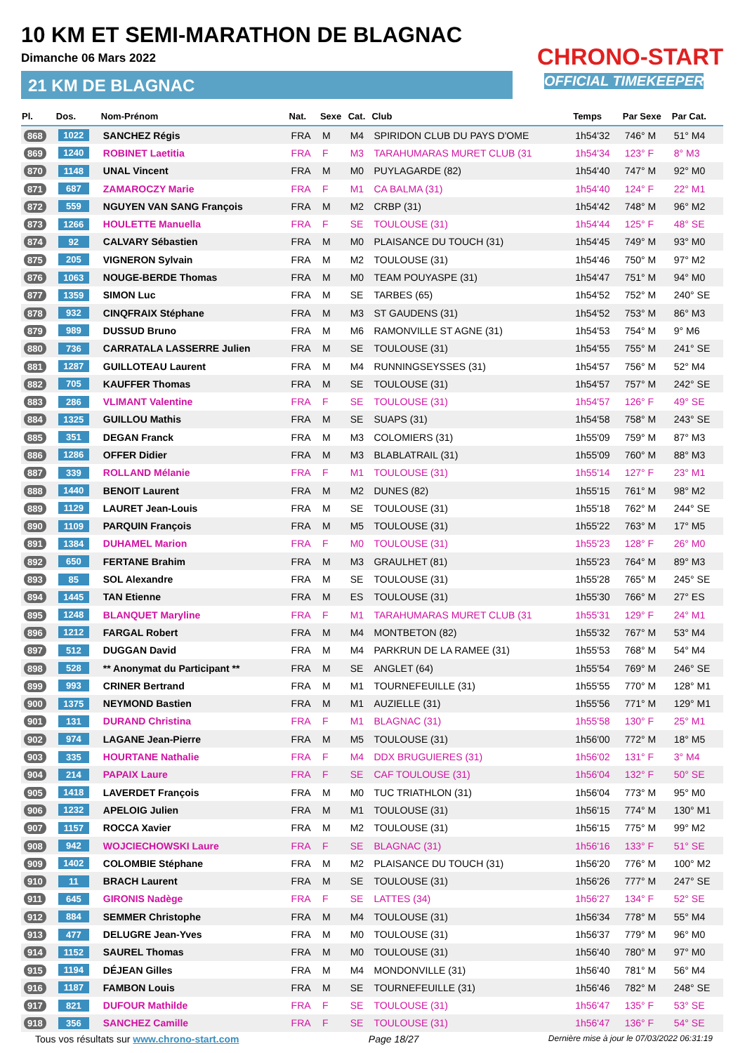10 KM ET SEMI-MARATHON DE BLAGNAC
Dimanche 06 Mars 2022
21 KM DE BLAGNAC
CHRONO-START
OFFICIAL TIMEKEEPER
| Pl. | Dos. | Nom-Prénom | Nat. | Sexe | Cat. | Club | Temps | Par Sexe | Par Cat. |
| --- | --- | --- | --- | --- | --- | --- | --- | --- | --- |
| 868 | 1022 | SANCHEZ Régis | FRA | M | M4 | SPIRIDON CLUB DU PAYS D'OME | 1h54'32 | 746° M | 51° M4 |
| 869 | 1240 | ROBINET Laetitia | FRA | F | M3 | TARAHUMARAS MURET CLUB (31 | 1h54'34 | 123° F | 8° M3 |
| 870 | 1148 | UNAL Vincent | FRA | M | M0 | PUYLAGARDE (82) | 1h54'40 | 747° M | 92° M0 |
| 871 | 687 | ZAMAROCZY Marie | FRA | F | M1 | CA BALMA (31) | 1h54'40 | 124° F | 22° M1 |
| 872 | 559 | NGUYEN VAN SANG François | FRA | M | M2 | CRBP (31) | 1h54'42 | 748° M | 96° M2 |
| 873 | 1266 | HOULETTE Manuella | FRA | F | SE | TOULOUSE (31) | 1h54'44 | 125° F | 48° SE |
| 874 | 92 | CALVARY Sébastien | FRA | M | M0 | PLAISANCE DU TOUCH (31) | 1h54'45 | 749° M | 93° M0 |
| 875 | 205 | VIGNERON Sylvain | FRA | M | M2 | TOULOUSE (31) | 1h54'46 | 750° M | 97° M2 |
| 876 | 1063 | NOUGE-BERDE Thomas | FRA | M | M0 | TEAM POUYASPE (31) | 1h54'47 | 751° M | 94° M0 |
| 877 | 1359 | SIMON Luc | FRA | M | SE | TARBES (65) | 1h54'52 | 752° M | 240° SE |
| 878 | 932 | CINQFRAIX Stéphane | FRA | M | M3 | ST GAUDENS (31) | 1h54'52 | 753° M | 86° M3 |
| 879 | 989 | DUSSUD Bruno | FRA | M | M6 | RAMONVILLE ST AGNE (31) | 1h54'53 | 754° M | 9° M6 |
| 880 | 736 | CARRATALA LASSERRE Julien | FRA | M | SE | TOULOUSE (31) | 1h54'55 | 755° M | 241° SE |
| 881 | 1287 | GUILLOTEAU Laurent | FRA | M | M4 | RUNNINGSEYSSES (31) | 1h54'57 | 756° M | 52° M4 |
| 882 | 705 | KAUFFER Thomas | FRA | M | SE | TOULOUSE (31) | 1h54'57 | 757° M | 242° SE |
| 883 | 286 | VLIMANT Valentine | FRA | F | SE | TOULOUSE (31) | 1h54'57 | 126° F | 49° SE |
| 884 | 1325 | GUILLOU Mathis | FRA | M | SE | SUAPS (31) | 1h54'58 | 758° M | 243° SE |
| 885 | 351 | DEGAN Franck | FRA | M | M3 | COLOMIERS (31) | 1h55'09 | 759° M | 87° M3 |
| 886 | 1286 | OFFER Didier | FRA | M | M3 | BLABLATRAIL (31) | 1h55'09 | 760° M | 88° M3 |
| 887 | 339 | ROLLAND Mélanie | FRA | F | M1 | TOULOUSE (31) | 1h55'14 | 127° F | 23° M1 |
| 888 | 1440 | BENOIT Laurent | FRA | M | M2 | DUNES (82) | 1h55'15 | 761° M | 98° M2 |
| 889 | 1129 | LAURET Jean-Louis | FRA | M | SE | TOULOUSE (31) | 1h55'18 | 762° M | 244° SE |
| 890 | 1109 | PARQUIN François | FRA | M | M5 | TOULOUSE (31) | 1h55'22 | 763° M | 17° M5 |
| 891 | 1384 | DUHAMEL Marion | FRA | F | M0 | TOULOUSE (31) | 1h55'23 | 128° F | 26° M0 |
| 892 | 650 | FERTANE Brahim | FRA | M | M3 | GRAULHET (81) | 1h55'23 | 764° M | 89° M3 |
| 893 | 85 | SOL Alexandre | FRA | M | SE | TOULOUSE (31) | 1h55'28 | 765° M | 245° SE |
| 894 | 1445 | TAN Etienne | FRA | M | ES | TOULOUSE (31) | 1h55'30 | 766° M | 27° ES |
| 895 | 1248 | BLANQUET Maryline | FRA | F | M1 | TARAHUMARAS MURET CLUB (31 | 1h55'31 | 129° F | 24° M1 |
| 896 | 1212 | FARGAL Robert | FRA | M | M4 | MONTBETON (82) | 1h55'32 | 767° M | 53° M4 |
| 897 | 512 | DUGGAN David | FRA | M | M4 | PARKRUN DE LA RAMEE (31) | 1h55'53 | 768° M | 54° M4 |
| 898 | 528 | ** Anonymat du Participant ** | FRA | M | SE | ANGLET (64) | 1h55'54 | 769° M | 246° SE |
| 899 | 993 | CRINER Bertrand | FRA | M | M1 | TOURNEFEUILLE (31) | 1h55'55 | 770° M | 128° M1 |
| 900 | 1375 | NEYMOND Bastien | FRA | M | M1 | AUZIELLE (31) | 1h55'56 | 771° M | 129° M1 |
| 901 | 131 | DURAND Christina | FRA | F | M1 | BLAGNAC (31) | 1h55'58 | 130° F | 25° M1 |
| 902 | 974 | LAGANE Jean-Pierre | FRA | M | M5 | TOULOUSE (31) | 1h56'00 | 772° M | 18° M5 |
| 903 | 335 | HOURTANE Nathalie | FRA | F | M4 | DDX BRUGUIERES (31) | 1h56'02 | 131° F | 3° M4 |
| 904 | 214 | PAPAIX Laure | FRA | F | SE | CAF TOULOUSE (31) | 1h56'04 | 132° F | 50° SE |
| 905 | 1418 | LAVERDET François | FRA | M | M0 | TUC TRIATHLON (31) | 1h56'04 | 773° M | 95° M0 |
| 906 | 1232 | APELOIG Julien | FRA | M | M1 | TOULOUSE (31) | 1h56'15 | 774° M | 130° M1 |
| 907 | 1157 | ROCCA Xavier | FRA | M | M2 | TOULOUSE (31) | 1h56'15 | 775° M | 99° M2 |
| 908 | 942 | WOJCIECHOWSKI Laure | FRA | F | SE | BLAGNAC (31) | 1h56'16 | 133° F | 51° SE |
| 909 | 1402 | COLOMBIE Stéphane | FRA | M | M2 | PLAISANCE DU TOUCH (31) | 1h56'20 | 776° M | 100° M2 |
| 910 | 11 | BRACH Laurent | FRA | M | SE | TOULOUSE (31) | 1h56'26 | 777° M | 247° SE |
| 911 | 645 | GIRONIS Nadège | FRA | F | SE | LATTES (34) | 1h56'27 | 134° F | 52° SE |
| 912 | 884 | SEMMER Christophe | FRA | M | M4 | TOULOUSE (31) | 1h56'34 | 778° M | 55° M4 |
| 913 | 477 | DELUGRE Jean-Yves | FRA | M | M0 | TOULOUSE (31) | 1h56'37 | 779° M | 96° M0 |
| 914 | 1152 | SAUREL Thomas | FRA | M | M0 | TOULOUSE (31) | 1h56'40 | 780° M | 97° M0 |
| 915 | 1194 | DÉJEAN Gilles | FRA | M | M4 | MONDONVILLE (31) | 1h56'40 | 781° M | 56° M4 |
| 916 | 1187 | FAMBON Louis | FRA | M | SE | TOURNEFEUILLE (31) | 1h56'46 | 782° M | 248° SE |
| 917 | 821 | DUFOUR Mathilde | FRA | F | SE | TOULOUSE (31) | 1h56'47 | 135° F | 53° SE |
| 918 | 356 | SANCHEZ Camille | FRA | F | SE | TOULOUSE (31) | 1h56'47 | 136° F | 54° SE |
Tous vos résultats sur www.chrono-start.com Page 18/27 Dernière mise à jour le 07/03/2022 06:31:19